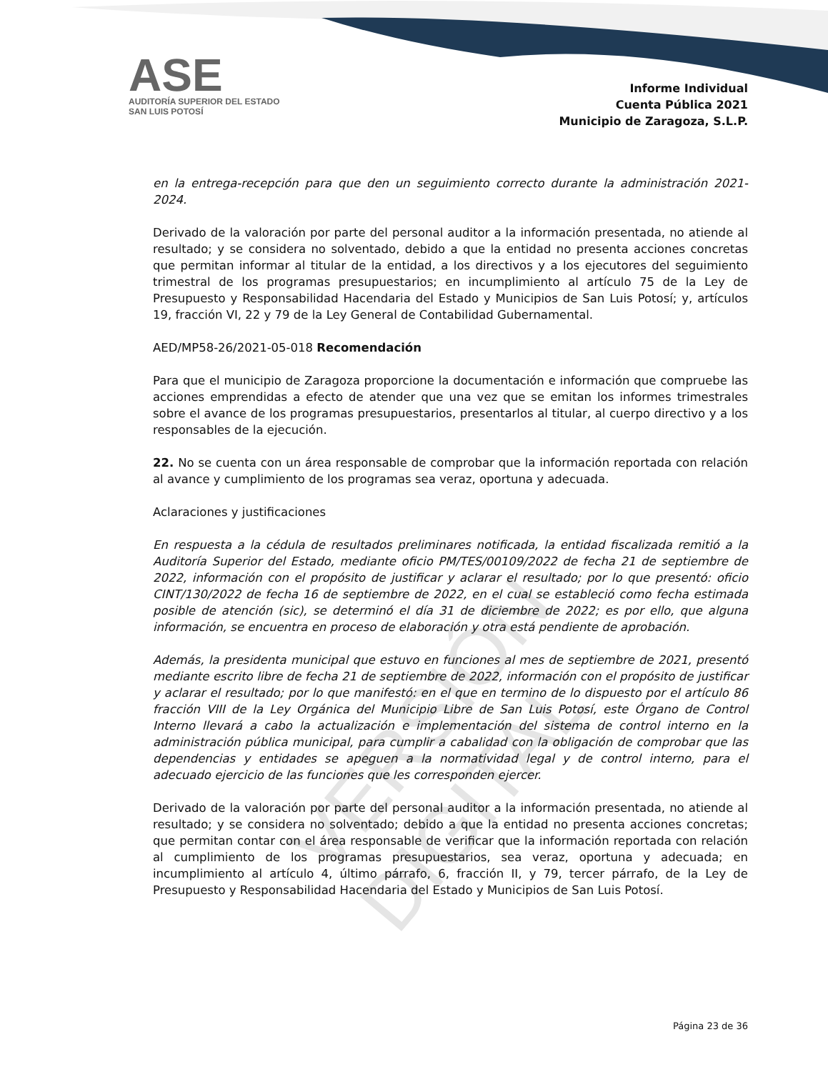ASE
AUDITORÍA SUPERIOR DEL ESTADO
SAN LUIS POTOSÍ
Informe Individual
Cuenta Pública 2021
Municipio de Zaragoza, S.L.P.
VERSIÓN DIGITAL
en la entrega-recepción para que den un seguimiento correcto durante la administración 2021-2024.
Derivado de la valoración por parte del personal auditor a la información presentada, no atiende al resultado; y se considera no solventado, debido a que la entidad no presenta acciones concretas que permitan informar al titular de la entidad, a los directivos y a los ejecutores del seguimiento trimestral de los programas presupuestarios; en incumplimiento al artículo 75 de la Ley de Presupuesto y Responsabilidad Hacendaria del Estado y Municipios de San Luis Potosí; y, artículos 19, fracción VI, 22 y 79 de la Ley General de Contabilidad Gubernamental.
AED/MP58-26/2021-05-018 Recomendación
Para que el municipio de Zaragoza proporcione la documentación e información que compruebe las acciones emprendidas a efecto de atender que una vez que se emitan los informes trimestrales sobre el avance de los programas presupuestarios, presentarlos al titular, al cuerpo directivo y a los responsables de la ejecución.
22. No se cuenta con un área responsable de comprobar que la información reportada con relación al avance y cumplimiento de los programas sea veraz, oportuna y adecuada.
Aclaraciones y justificaciones
En respuesta a la cédula de resultados preliminares notificada, la entidad fiscalizada remitió a la Auditoría Superior del Estado, mediante oficio PM/TES/00109/2022 de fecha 21 de septiembre de 2022, información con el propósito de justificar y aclarar el resultado; por lo que presentó: oficio CINT/130/2022 de fecha 16 de septiembre de 2022, en el cual se estableció como fecha estimada posible de atención (sic), se determinó el día 31 de diciembre de 2022; es por ello, que alguna información, se encuentra en proceso de elaboración y otra está pendiente de aprobación.
Además, la presidenta municipal que estuvo en funciones al mes de septiembre de 2021, presentó mediante escrito libre de fecha 21 de septiembre de 2022, información con el propósito de justificar y aclarar el resultado; por lo que manifestó: en el que en termino de lo dispuesto por el artículo 86 fracción VIII de la Ley Orgánica del Municipio Libre de San Luis Potosí, este Órgano de Control Interno llevará a cabo la actualización e implementación del sistema de control interno en la administración pública municipal, para cumplir a cabalidad con la obligación de comprobar que las dependencias y entidades se apeguen a la normatividad legal y de control interno, para el adecuado ejercicio de las funciones que les corresponden ejercer.
Derivado de la valoración por parte del personal auditor a la información presentada, no atiende al resultado; y se considera no solventado; debido a que la entidad no presenta acciones concretas; que permitan contar con el área responsable de verificar que la información reportada con relación al cumplimiento de los programas presupuestarios, sea veraz, oportuna y adecuada; en incumplimiento al artículo 4, último párrafo, 6, fracción II, y 79, tercer párrafo, de la Ley de Presupuesto y Responsabilidad Hacendaria del Estado y Municipios de San Luis Potosí.
Página 23 de 36